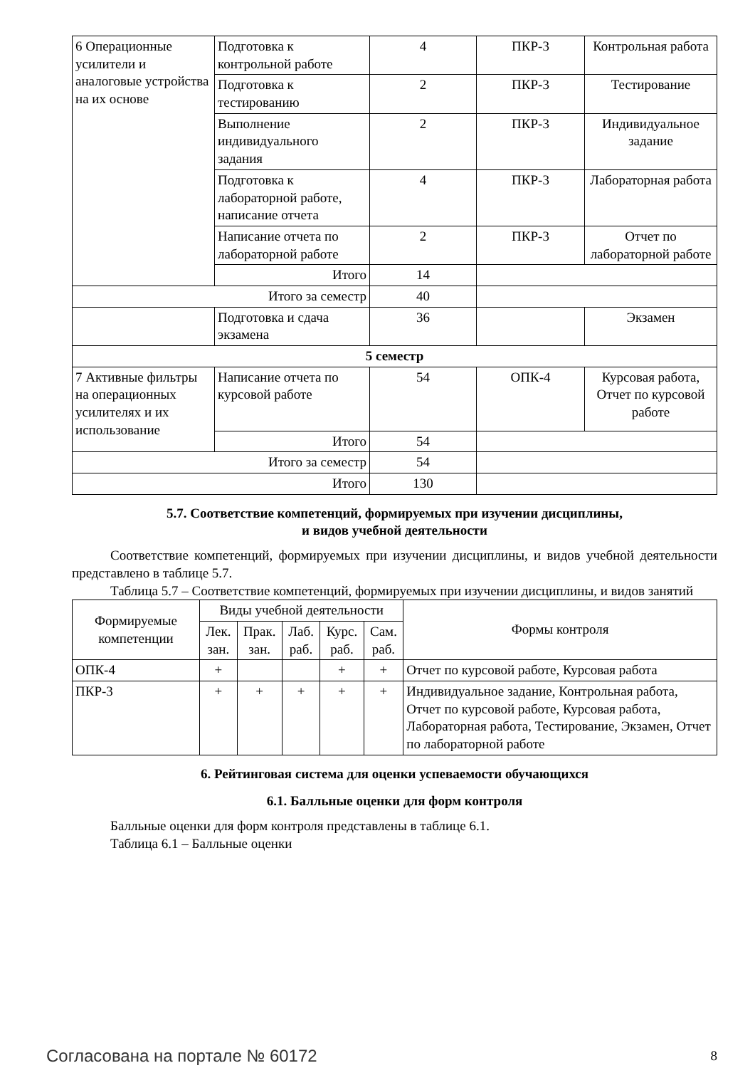| 6 Операционные усилители и аналоговые устройства на их основе | Подготовка к контрольной работе | 4 | ПКР-3 | Контрольная работа |
| | Подготовка к тестированию | 2 | ПКР-3 | Тестирование |
| | Выполнение индивидуального задания | 2 | ПКР-3 | Индивидуальное задание |
| | Подготовка к лабораторной работе, написание отчета | 4 | ПКР-3 | Лабораторная работа |
| | Написание отчета по лабораторной работе | 2 | ПКР-3 | Отчет по лабораторной работе |
| | Итого | 14 | | |
| Итого за семестр | | 40 | | |
| | Подготовка и сдача экзамена | 36 | | Экзамен |
| 5 семестр | | | | |
| 7 Активные фильтры на операционных усилителях и их использование | Написание отчета по курсовой работе | 54 | ОПК-4 | Курсовая работа, Отчет по курсовой работе |
| | Итого | 54 | | |
| Итого за семестр | | 54 | | |
| Итого | | 130 | | |
5.7. Соответствие компетенций, формируемых при изучении дисциплины,
и видов учебной деятельности
Соответствие компетенций, формируемых при изучении дисциплины, и видов учебной деятельности представлено в таблице 5.7.
Таблица 5.7 – Соответствие компетенций, формируемых при изучении дисциплины, и видов занятий
| Формируемые компетенции | Виды учебной деятельности | | | | | Формы контроля |
| --- | --- | --- | --- | --- | --- | --- |
| | Лек. зан. | Прак. зан. | Лаб. раб. | Курс. раб. | Сам. раб. | |
| ОПК-4 | + | | | + | + | Отчет по курсовой работе, Курсовая работа |
| ПКР-3 | + | + | + | + | + | Индивидуальное задание, Контрольная работа, Отчет по курсовой работе, Курсовая работа, Лабораторная работа, Тестирование, Экзамен, Отчет по лабораторной работе |
6. Рейтинговая система для оценки успеваемости обучающихся
6.1. Балльные оценки для форм контроля
Балльные оценки для форм контроля представлены в таблице 6.1.
Таблица 6.1 – Балльные оценки
Согласована на портале № 60172 8